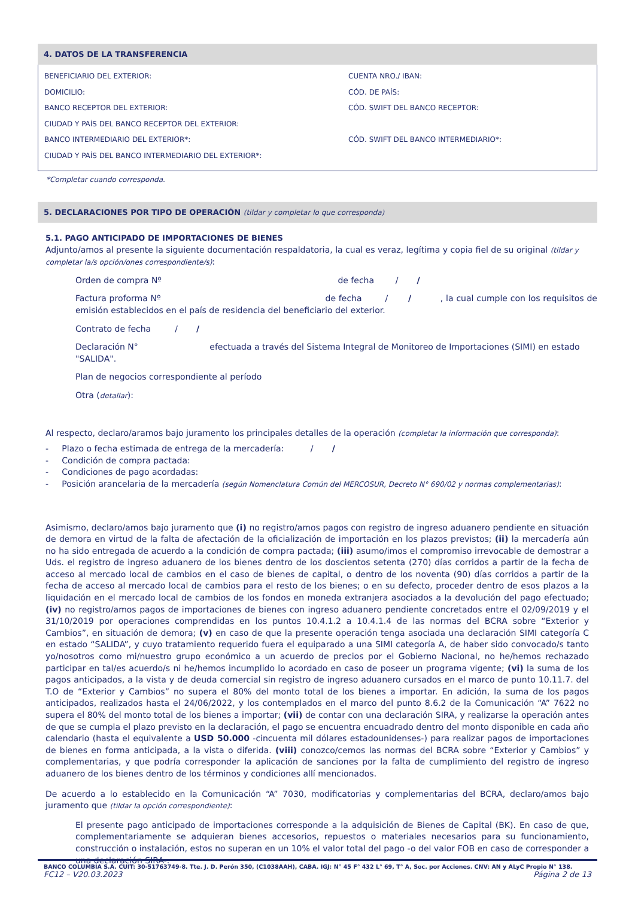4. DATOS DE LA TRANSFERENCIA
BENEFICIARIO DEL EXTERIOR: CUENTA NRO./ IBAN:
DOMICILIO: CÓD. DE PAÍS:
BANCO RECEPTOR DEL EXTERIOR: CÓD. SWIFT DEL BANCO RECEPTOR:
CIUDAD Y PAÍS DEL BANCO RECEPTOR DEL EXTERIOR:
BANCO INTERMEDIARIO DEL EXTERIOR*: CÓD. SWIFT DEL BANCO INTERMEDIARIO*:
CIUDAD Y PAÍS DEL BANCO INTERMEDIARIO DEL EXTERIOR*:
*Completar cuando corresponda.
5. DECLARACIONES POR TIPO DE OPERACIÓN (tildar y completar lo que corresponda)
5.1. PAGO ANTICIPADO DE IMPORTACIONES DE BIENES
Adjunto/amos al presente la siguiente documentación respaldatoria, la cual es veraz, legítima y copia fiel de su original (tildar y completar la/s opción/ones correspondiente/s):
Orden de compra Nº de fecha / /
Factura proforma Nº de fecha / / , la cual cumple con los requisitos de emisión establecidos en el país de residencia del beneficiario del exterior.
Contrato de fecha / /
Declaración N° efectuada a través del Sistema Integral de Monitoreo de Importaciones (SIMI) en estado "SALIDA".
Plan de negocios correspondiente al período
Otra (detallar):
Al respecto, declaro/aramos bajo juramento los principales detalles de la operación (completar la información que corresponda):
- Plazo o fecha estimada de entrega de la mercadería: / /
- Condición de compra pactada:
- Condiciones de pago acordadas:
- Posición arancelaria de la mercadería (según Nomenclatura Común del MERCOSUR, Decreto N° 690/02 y normas complementarias):
Asimismo, declaro/amos bajo juramento que (i) no registro/amos pagos con registro de ingreso aduanero pendiente en situación de demora en virtud de la falta de afectación de la oficialización de importación en los plazos previstos; (ii) la mercadería aún no ha sido entregada de acuerdo a la condición de compra pactada; (iii) asumo/imos el compromiso irrevocable de demostrar a Uds. el registro de ingreso aduanero de los bienes dentro de los doscientos setenta (270) días corridos a partir de la fecha de acceso al mercado local de cambios en el caso de bienes de capital, o dentro de los noventa (90) días corridos a partir de la fecha de acceso al mercado local de cambios para el resto de los bienes; o en su defecto, proceder dentro de esos plazos a la liquidación en el mercado local de cambios de los fondos en moneda extranjera asociados a la devolución del pago efectuado; (iv) no registro/amos pagos de importaciones de bienes con ingreso aduanero pendiente concretados entre el 02/09/2019 y el 31/10/2019 por operaciones comprendidas en los puntos 10.4.1.2 a 10.4.1.4 de las normas del BCRA sobre “Exterior y Cambios”, en situación de demora; (v) en caso de que la presente operación tenga asociada una declaración SIMI categoría C en estado “SALIDA”, y cuyo tratamiento requerido fuera el equiparado a una SIMI categoría A, de haber sido convocado/s tanto yo/nosotros como mi/nuestro grupo económico a un acuerdo de precios por el Gobierno Nacional, no he/hemos rechazado participar en tal/es acuerdo/s ni he/hemos incumplido lo acordado en caso de poseer un programa vigente; (vi) la suma de los pagos anticipados, a la vista y de deuda comercial sin registro de ingreso aduanero cursados en el marco de punto 10.11.7. del T.O de “Exterior y Cambios” no supera el 80% del monto total de los bienes a importar. En adición, la suma de los pagos anticipados, realizados hasta el 24/06/2022, y los contemplados en el marco del punto 8.6.2 de la Comunicación “A” 7622 no supera el 80% del monto total de los bienes a importar; (vii) de contar con una declaración SIRA, y realizarse la operación antes de que se cumpla el plazo previsto en la declaración, el pago se encuentra encuadrado dentro del monto disponible en cada año calendario (hasta el equivalente a USD 50.000 -cincuenta mil dólares estadounidenses-) para realizar pagos de importaciones de bienes en forma anticipada, a la vista o diferida. (viii) conozco/cemos las normas del BCRA sobre “Exterior y Cambios” y complementarias, y que podría corresponder la aplicación de sanciones por la falta de cumplimiento del registro de ingreso aduanero de los bienes dentro de los términos y condiciones allí mencionados.
De acuerdo a lo establecido en la Comunicación “A” 7030, modificatorias y complementarias del BCRA, declaro/amos bajo juramento que (tildar la opción correspondiente):
El presente pago anticipado de importaciones corresponde a la adquisición de Bienes de Capital (BK). En caso de que, complementariamente se adquieran bienes accesorios, repuestos o materiales necesarios para su funcionamiento, construcción o instalación, estos no superan en un 10% el valor total del pago -o del valor FOB en caso de corresponder a una declaración SIRA-.
BANCO COLUMBIA S.A. CUIT: 30-51763749-8. Tte. J. D. Perón 350, (C1038AAH), CABA. IGJ: N° 45 F° 432 L° 69, T° A, Soc. por Acciones. CNV: AN y ALyC Propio N° 138.
FC12 – V20.03.2023 Página 2 de 13